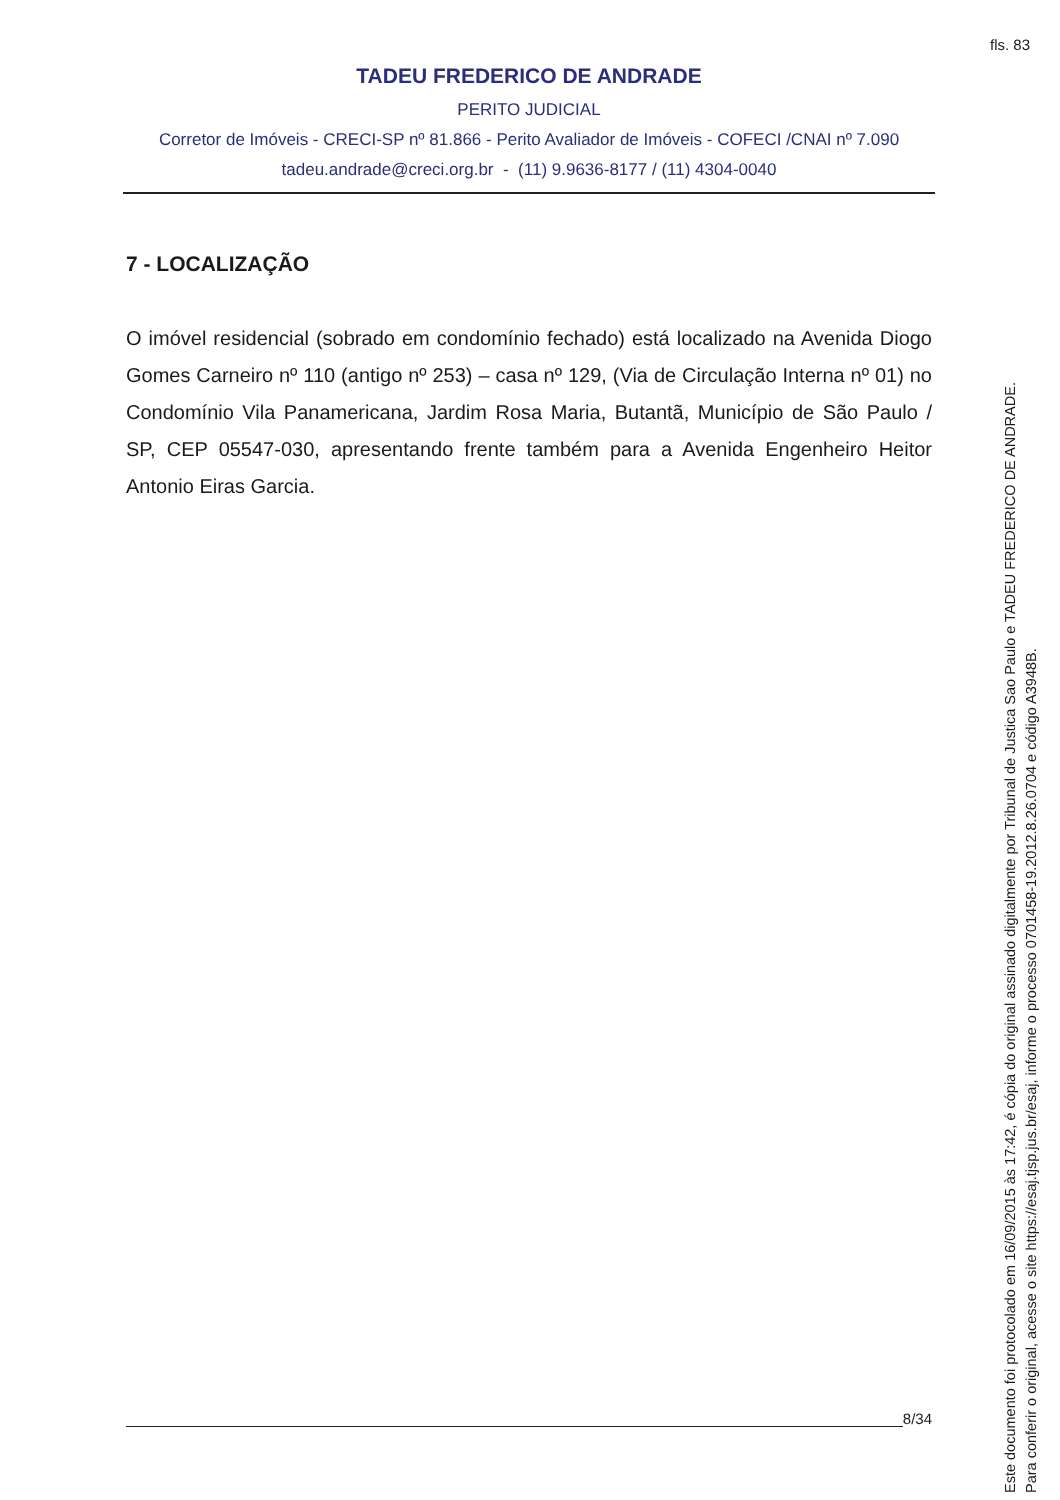fls. 83
TADEU FREDERICO DE ANDRADE
PERITO JUDICIAL
Corretor de Imóveis - CRECI-SP nº 81.866 - Perito Avaliador de Imóveis - COFECI /CNAI nº 7.090
tadeu.andrade@creci.org.br - (11) 9.9636-8177 / (11) 4304-0040
7 - LOCALIZAÇÃO
O imóvel residencial (sobrado em condomínio fechado) está localizado na Avenida Diogo Gomes Carneiro nº 110 (antigo nº 253) – casa nº 129, (Via de Circulação Interna nº 01) no Condomínio Vila Panamericana, Jardim Rosa Maria, Butantã, Município de São Paulo / SP, CEP 05547-030, apresentando frente também para a Avenida Engenheiro Heitor Antonio Eiras Garcia.
8/34
Este documento foi protocolado em 16/09/2015 às 17:42, é cópia do original assinado digitalmente por Tribunal de Justica Sao Paulo e TADEU FREDERICO DE ANDRADE.
Para conferir o original, acesse o site https://esaj.tjsp.jus.br/esaj, informe o processo 0701458-19.2012.8.26.0704 e código A3948B.